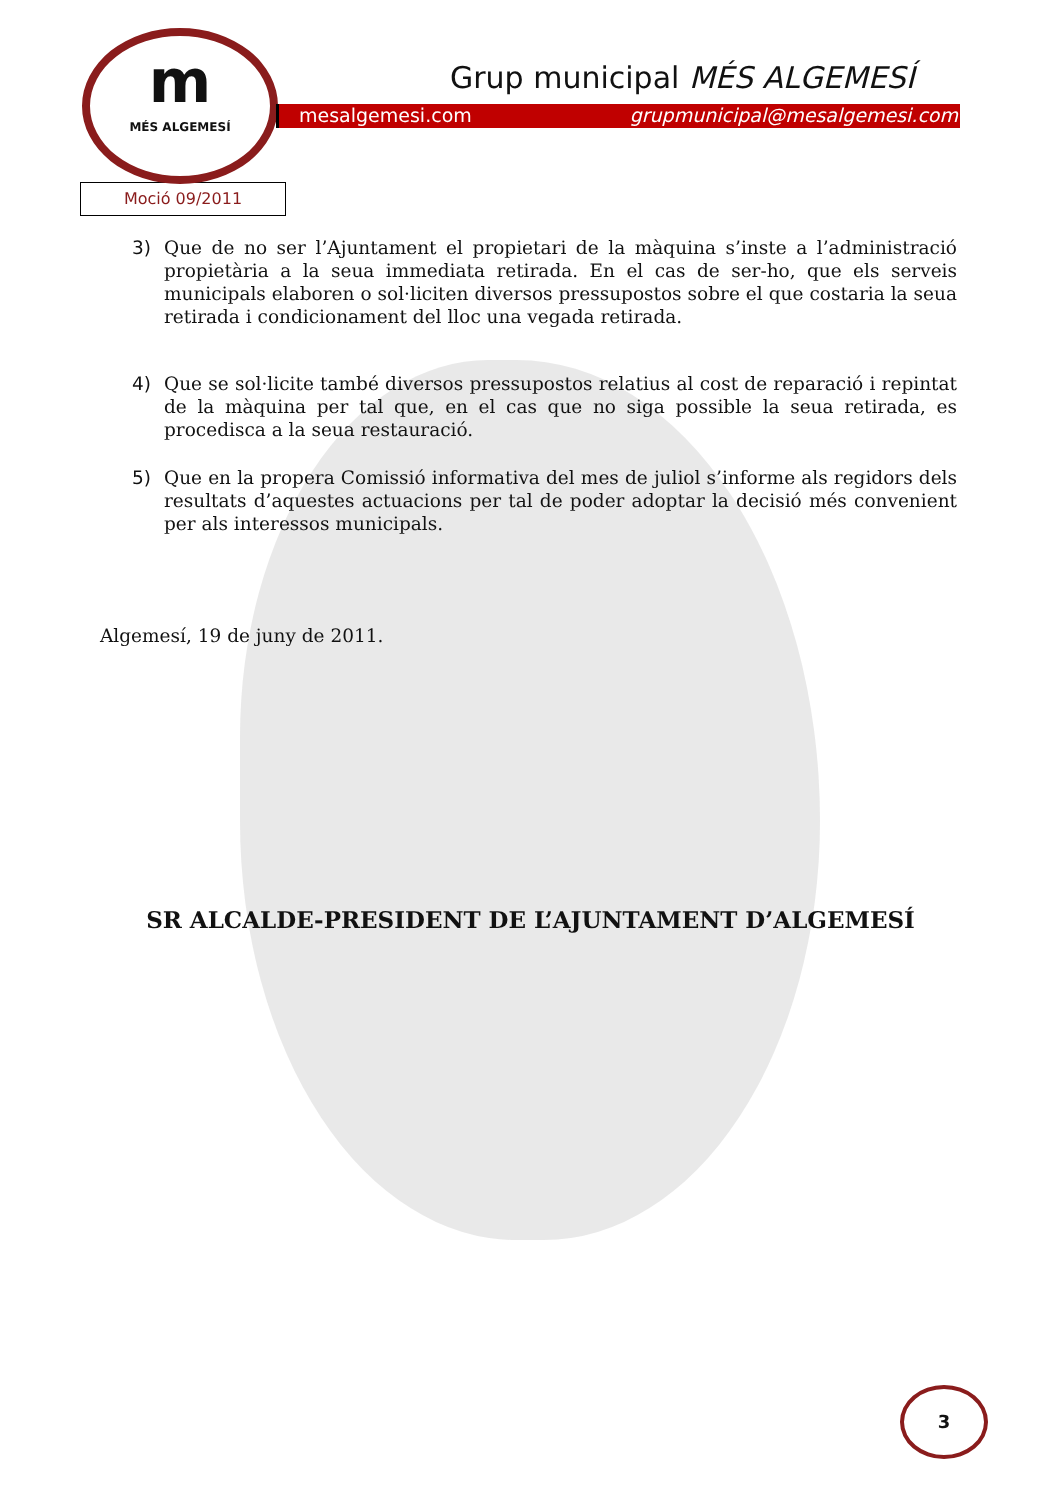m
MÉS ALGEMESÍ
Grup municipal MÉS ALGEMESÍ
mesalgemesi.com grupmunicipal@mesalgemesi.com
Moció 09/2011
3) Que de no ser l’Ajuntament el propietari de la màquina s’inste a l’administració propietària a la seua immediata retirada. En el cas de ser-ho, que els serveis municipals elaboren o sol·liciten diversos pressupostos sobre el que costaria la seua retirada i condicionament del lloc una vegada retirada.
4) Que se sol·licite també diversos pressupostos relatius al cost de reparació i repintat de la màquina per tal que, en el cas que no siga possible la seua retirada, es procedisca a la seua restauració.
5) Que en la propera Comissió informativa del mes de juliol s’informe als regidors dels resultats d’aquestes actuacions per tal de poder adoptar la decisió més convenient per als interessos municipals.
Algemesí, 19 de juny de 2011.
SR ALCALDE-PRESIDENT DE L’AJUNTAMENT D’ALGEMESÍ
3